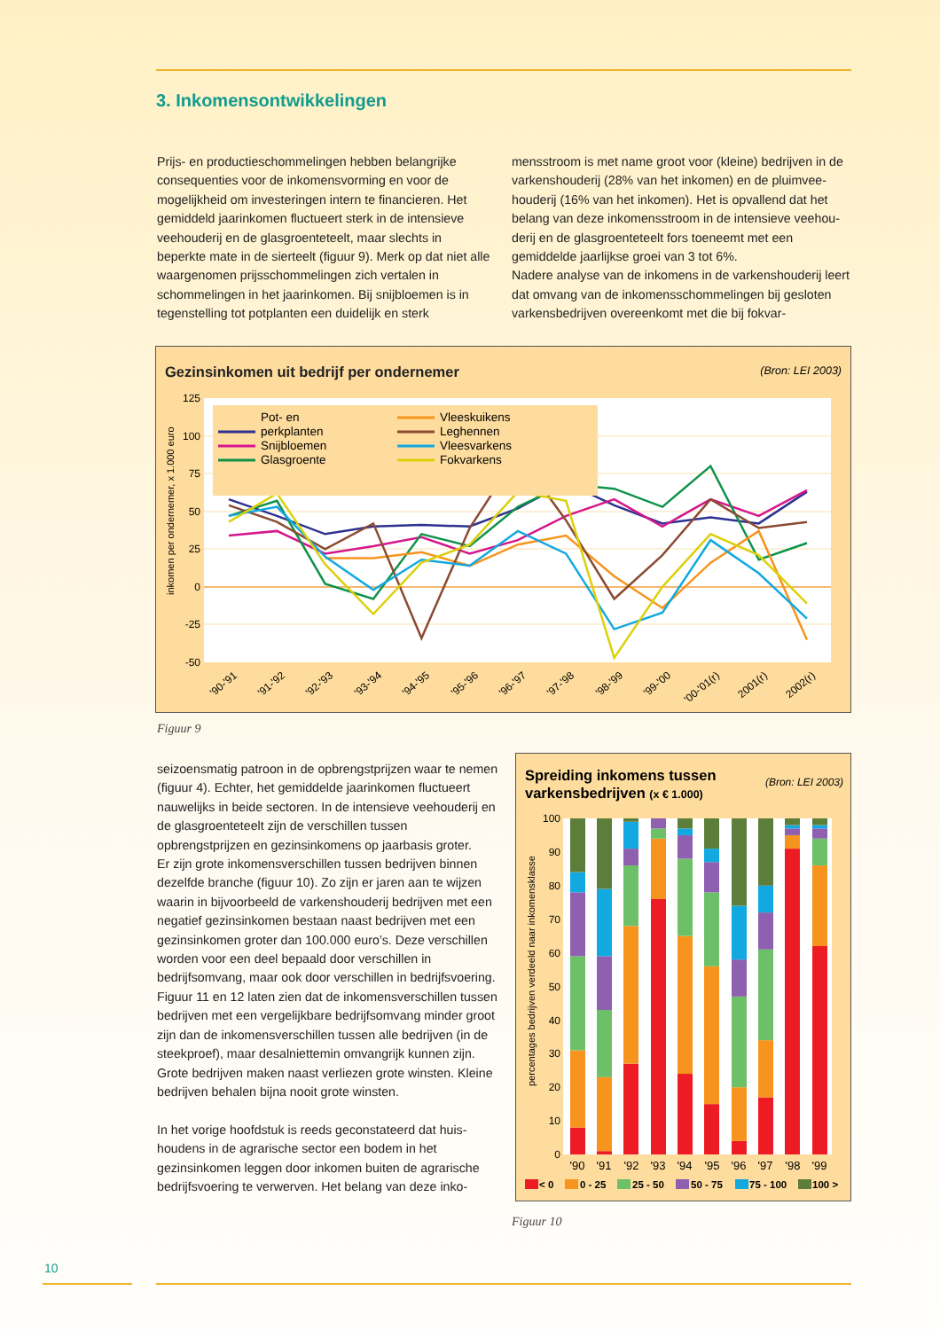3. Inkomensontwikkelingen
Prijs- en productieschommelingen hebben belangrijke consequenties voor de inkomensvorming en voor de mogelijkheid om investeringen intern te financieren. Het gemiddeld jaarinkomen fluctueert sterk in de intensieve veehouderij en de glasgroenteteelt, maar slechts in beperkte mate in de sierteelt (figuur 9). Merk op dat niet alle waargenomen prijsschommelingen zich vertalen in schommelingen in het jaarinkomen. Bij snijbloemen is in tegenstelling tot potplanten een duidelijk en sterk
mensstroom is met name groot voor (kleine) bedrijven in de varkenshouderij (28% van het inkomen) en de pluimvee­houderij (16% van het inkomen). Het is opvallend dat het belang van deze inkomensstroom in de intensieve veehou­derij en de glasgroenteteelt fors toeneemt met een gemiddelde jaarlijkse groei van 3 tot 6%.
Nadere analyse van de inkomens in de varkenshouderij leert dat omvang van de inkomensschommelingen bij gesloten varkensbedrijven overeenkomt met die bij fokvar-
Gezinsinkomen uit bedrijf per ondernemer
(Bron: LEI 2003)
125
100
75
50
25
0
-25
-50
inkomen per ondernemer, x 1.000 euro
Pot- en
perkplanten
Snijbloemen
Glasgroente
Vleeskuikens
Leghennen
Vleesvarkens
Fokvarkens
'90-'91
'91-'92
'92-'93
'93-'94
'94-'95
'95-'96
'96-'97
'97-'98
'98-'99
'99-'00
'00-'01(r)
2001(r)
2002(r)
Figuur 9
seizoensmatig patroon in de opbrengstprijzen waar te nemen (figuur 4). Echter, het gemiddelde jaarinkomen fluctueert nauwelijks in beide sectoren. In de intensieve veehouderij en de glasgroenteteelt zijn de verschillen tussen opbrengstprijzen en gezinsinkomens op jaarbasis groter.
Er zijn grote inkomensverschillen tussen bedrijven binnen dezelfde branche (figuur 10). Zo zijn er jaren aan te wijzen waarin in bijvoorbeeld de varkenshouderij bedrijven met een negatief gezinsinkomen bestaan naast bedrijven met een gezinsinkomen groter dan 100.000 euro’s. Deze ver­schillen worden voor een deel bepaald door verschillen in bedrijfsomvang, maar ook door verschillen in bedrijfsvoe­ring. Figuur 11 en 12 laten zien dat de inkomensverschillen tussen bedrijven met een vergelijkbare bedrijfsomvang minder groot zijn dan de inkomensverschillen tussen alle bedrijven (in de steekproef), maar desalniettemin omvangrijk kunnen zijn. Grote bedrijven maken naast ver­liezen grote winsten. Kleine bedrijven behalen bijna nooit grote winsten.
In het vorige hoofdstuk is reeds geconstateerd dat huis­houdens in de agrarische sector een bodem in het gezinsinkomen leggen door inkomen buiten de agrarische bedrijfsvoering te verwerven. Het belang van deze inko-
Spreiding inkomens tussen
varkensbedrijven (x € 1.000)
(Bron: LEI 2003)
100
90
80
70
60
50
40
30
20
10
0
percentages bedrijven verdeeld naar inkomensklasse
'90
'91
'92
'93
'94
'95
'96
'97
'98
'99
< 0
0 - 25
25 - 50
50 - 75
75 - 100
100 >
Figuur 10
10